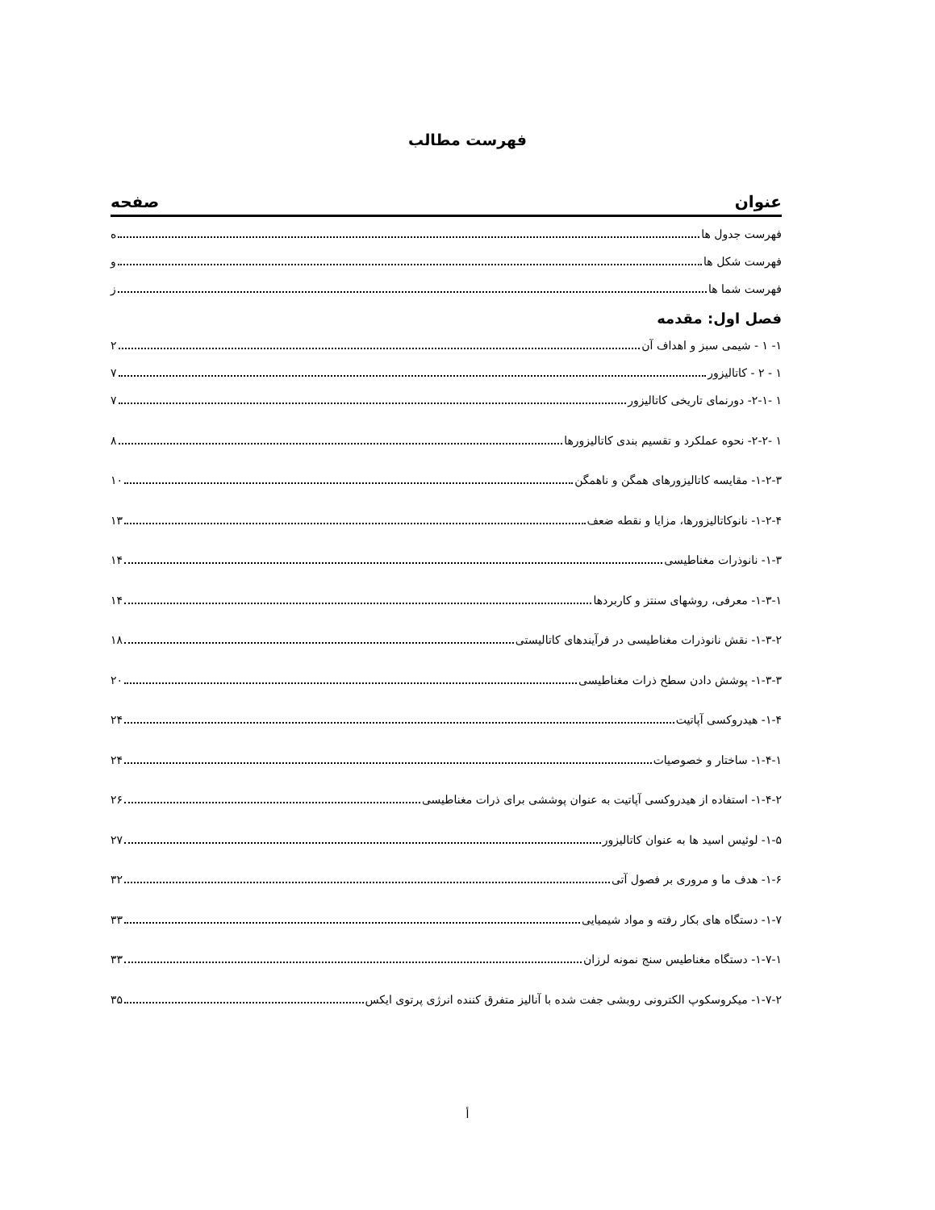فهرست مطالب
عنوان صفحه
فهرست جدول ها ه
فهرست شکل ها و
فهرست شما ها ز
فصل اول: مقدمه
۱- ۱ - شیمی سبز و اهداف آن ۲
۱ - ۲ - کاتالیزور ۷
۱ -۲-۱- دورنمای تاریخی کاتالیزور ۷
۱ -۲-۲- نحوه عملکرد و تقسیم بندی کاتالیزورها ۸
۱-۲-۳- مقایسه کاتالیزورهای همگن و ناهمگن ۱۰
۱-۲-۴- نانوکاتالیزورها، مزایا و نقطه ضعف ۱۳
۱-۳- نانوذرات مغناطیسی ۱۴
۱-۳-۱- معرفی، روشهای سنتز و کاربردها ۱۴
۱-۳-۲- نقش نانوذرات مغناطیسی در فرآیندهای کاتالیستی ۱۸
۱-۳-۳- پوشش دادن سطح ذرات مغناطیسی ۲۰
۱-۴- هیدروکسی آپاتیت ۲۴
۱-۴-۱- ساختار و خصوصیات ۲۴
۱-۴-۲- استفاده از هیدروکسی آپاتیت به عنوان پوششی برای ذرات مغناطیسی ۲۶
۱-۵- لوئیس اسید ها به عنوان کاتالیزور ۲۷
۱-۶- هدف ما و مروری بر فصول آتی ۳۲
۱-۷- دستگاه های بکار رفته و مواد شیمیایی ۳۳
۱-۷-۱- دستگاه مغناطیس سنج نمونه لرزان ۳۳
۱-۷-۲- میکروسکوپ الکترونی روبشی جفت شده با آنالیز متفرق کننده انرژی پرتوی ایکس ۳۵
أ